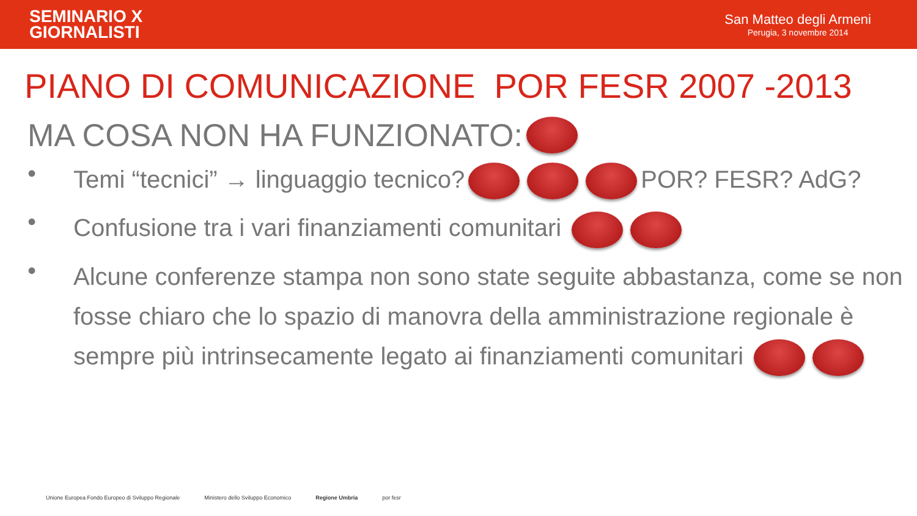SEMINARIO X
GIORNALISTI
San Matteo degli Armeni
Perugia, 3 novembre 2014
PIANO DI COMUNICAZIONE POR FESR 2007 -2013
MA COSA NON HA FUNZIONATO:
• Temi “tecnici” → linguaggio tecnico? POR? FESR? AdG?
• Confusione tra i vari finanziamenti comunitari
• Alcune conferenze stampa non sono state seguite abbastanza, come se non fosse chiaro che lo spazio di manovra della amministrazione regionale è sempre più intrinsecamente legato ai finanziamenti comunitari
Unione Europea Fondo Europeo di Sviluppo Regionale Ministero dello Sviluppo Economico Regione Umbria por fesr